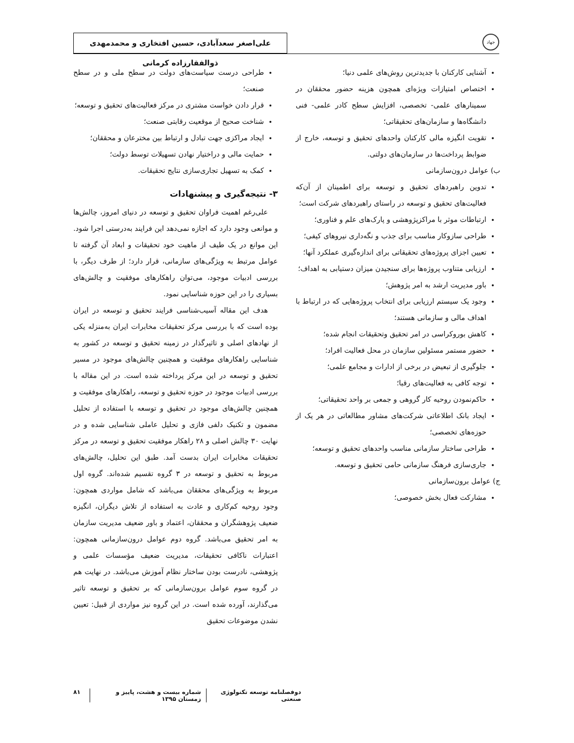جهاد
علی‌اصغر سعدآبادی، حسین افتخاری و محمدمهدی ذوالفقارزاده کرمانی
آشنایی کارکنان با جدیدترین روش‌های علمی دنیا؛
اختصاص امتیازات ویژه‌ای همچون هزینه حضور محققان در سمینارهای علمی- تخصصی، افزایش سطح کادر علمی- فنی دانشگاه‌ها و سازمان‌های تحقیقاتی؛
تقویت انگیزه مالی کارکنان واحدهای تحقیق و توسعه، خارج از ضوابط پرداخت‌ها در سازمان‌های دولتی.
ب) عوامل درون‌سازمانی
تدوین راهبردهای تحقیق و توسعه برای اطمینان از آن‌که فعالیت‌های تحقیق و توسعه در راستای راهبردهای شرکت است؛
ارتباطات موثر با مراکزپژوهشی و پارک‌های علم و فناوری؛
طراحی سازوکار مناسب برای جذب و نگه‌داری نیروهای کیفی؛
تعیین اجزای پروژه‌های تحقیقاتی برای اندازه‌گیری عملکرد آنها؛
ارزیابی متناوب پروژه‌ها برای سنجیدن میزان دستیابی به اهداف؛
باور مدیریت ارشد به امر پژوهش؛
وجود یک سیستم ارزیابی برای انتخاب پروژه‌هایی که در ارتباط با اهداف مالی و سازمانی هستند؛
کاهش بوروکراسی در امر تحقیق وتحقیقات انجام شده؛
حضور مستمر مسئولین سازمان در محل فعالیت افراد؛
جلوگیری از تبعیض در برخی از ادارات و مجامع علمی؛
توجه کافی به فعالیت‌های رقبا؛
حاکم‌نمودن روحیه کار گروهی و جمعی بر واحد تحقیقاتی؛
ایجاد بانک اطلاعاتی شرکت‌های مشاور مطالعاتی در هر یک از حوزه‌های تخصصی؛
طراحی ساختار سازمانی مناسب واحدهای تحقیق و توسعه؛
جاری‌سازی فرهنگ سازمانی حامی تحقیق و توسعه.
ج) عوامل برون‌سازمانی
مشارکت فعال بخش خصوصی؛
طراحی درست سیاست‌های دولت در سطح ملی و در سطح صنعت؛
قرار دادن خواست مشتری در مرکز فعالیت‌های تحقیق و توسعه؛
شناخت صحیح از موقعیت رقابتی صنعت؛
ایجاد مراکزی جهت تبادل و ارتباط بین مخترعان و محققان؛
حمایت مالی و دراختیار نهادن تسهیلات توسط دولت؛
کمک به تسهیل تجاری‌سازی نتایج تحقیقات.
۳- نتیجه‌گیری و پیشنهادات
علی‌رغم اهمیت فراوان تحقیق و توسعه در دنیای امروز، چالش‌ها و موانعی وجود دارد که اجازه نمی‌دهد این فرایند به‌درستی اجرا شود. این موانع در یک طیف از ماهیت خود تحقیقات و ابعاد آن گرفته تا عوامل مرتبط به ویژگی‌های سازمانی، قرار دارد؛ از طرف دیگر، با بررسی ادبیات موجود، می‌توان راهکارهای موفقیت و چالش‌های بسیاری را در این حوزه شناسایی نمود.
هدف این مقاله آسیب‌شناسی فرایند تحقیق و توسعه در ایران بوده است که با بررسی مرکز تحقیقات مخابرات ایران به‌منزله یکی از نهادهای اصلی و تاثیرگذار در زمینه تحقیق و توسعه در کشور به شناسایی راهکارهای موفقیت و همچنین چالش‌های موجود در مسیر تحقیق و توسعه در این مرکز پرداخته شده است. در این مقاله با بررسی ادبیات موجود در حوزه تحقیق و توسعه، راهکارهای موفقیت و همچنین چالش‌های موجود در تحقیق و توسعه با استفاده از تحلیل مضمون و تکنیک دلفی فازی و تحلیل عاملی شناسایی شده و در نهایت ۳۰ چالش اصلی و ۲۸ راهکار موفقیت تحقیق و توسعه در مرکز تحقیقات مخابرات ایران بدست آمد. طبق این تحلیل، چالش‌های مربوط به تحقیق و توسعه در ۳ گروه تقسیم شده‌اند. گروه اول مربوط به ویژگی‌های محققان می‌باشد که شامل مواردی همچون: وجود روحیه کم‌کاری و عادت به استفاده از تلاش دیگران، انگیزه ضعیف پژوهشگران و محققان، اعتماد و باور ضعیف مدیریت سازمان به امر تحقیق می‌باشد. گروه دوم عوامل درون‌سازمانی همچون: اعتبارات ناکافی تحقیقات، مدیریت ضعیف مؤسسات علمی و پژوهشی، نادرست بودن ساختار نظام آموزش می‌باشد. در نهایت هم در گروه سوم عوامل برون‌سازمانی که بر تحقیق و توسعه تاثیر می‌گذارند، آورده شده است. در این گروه نیز مواردی از قبیل: تعیین نشدن موضوعات تحقیق
دوفصلنامه توسعه تکنولوژی صنعتی شماره بیست و هشت، پاییز و زمستان ۱۳۹۵
۸۱